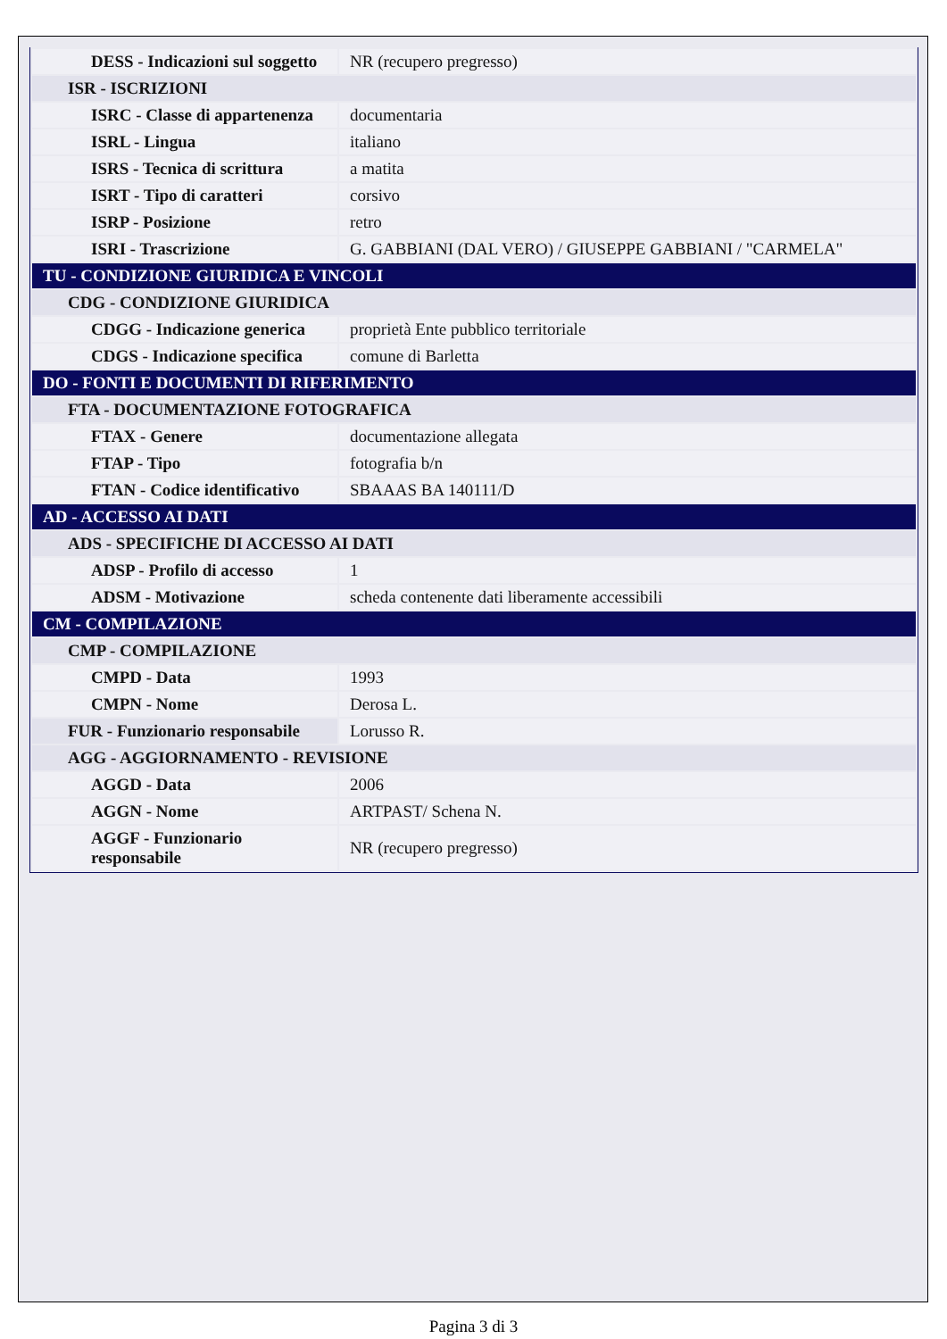| DESS - Indicazioni sul soggetto | NR (recupero pregresso) |
| ISR - ISCRIZIONI | |
| ISRC - Classe di appartenenza | documentaria |
| ISRL - Lingua | italiano |
| ISRS - Tecnica di scrittura | a matita |
| ISRT - Tipo di caratteri | corsivo |
| ISRP - Posizione | retro |
| ISRI - Trascrizione | G. GABBIANI (DAL VERO) / GIUSEPPE GABBIANI / "CARMELA" |
| TU - CONDIZIONE GIURIDICA E VINCOLI | |
| CDG - CONDIZIONE GIURIDICA | |
| CDGG - Indicazione generica | proprietà Ente pubblico territoriale |
| CDGS - Indicazione specifica | comune di Barletta |
| DO - FONTI E DOCUMENTI DI RIFERIMENTO | |
| FTA - DOCUMENTAZIONE FOTOGRAFICA | |
| FTAX - Genere | documentazione allegata |
| FTAP - Tipo | fotografia b/n |
| FTAN - Codice identificativo | SBAAAS BA 140111/D |
| AD - ACCESSO AI DATI | |
| ADS - SPECIFICHE DI ACCESSO AI DATI | |
| ADSP - Profilo di accesso | 1 |
| ADSM - Motivazione | scheda contenente dati liberamente accessibili |
| CM - COMPILAZIONE | |
| CMP - COMPILAZIONE | |
| CMPD - Data | 1993 |
| CMPN - Nome | Derosa L. |
| FUR - Funzionario responsabile | Lorusso R. |
| AGG - AGGIORNAMENTO - REVISIONE | |
| AGGD - Data | 2006 |
| AGGN - Nome | ARTPAST/ Schena N. |
| AGGF - Funzionario responsabile | NR (recupero pregresso) |
Pagina 3 di 3